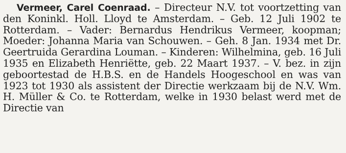Vermeer, Carel Coenraad. – Directeur N.V. tot voortzetting van den Koninkl. Holl. Lloyd te Amsterdam. – Geb. 12 Juli 1902 te Rotterdam. – Vader: Bernardus Hendrikus Vermeer, koopman; Moeder: Johanna Maria van Schouwen. – Geh. 8 Jan. 1934 met Dr. Geertruida Gerardina Louman. – Kinderen: Wilhelmina, geb. 16 Juli 1935 en Elizabeth Henriëtte, geb. 22 Maart 1937. – V. bez. in zijn geboortestad de H.B.S. en de Handels Hoogeschool en was van 1923 tot 1930 als assistent der Directie werkzaam bij de N.V. Wm. H. Müller & Co. te Rotterdam, welke in 1930 belast werd met de Directie van